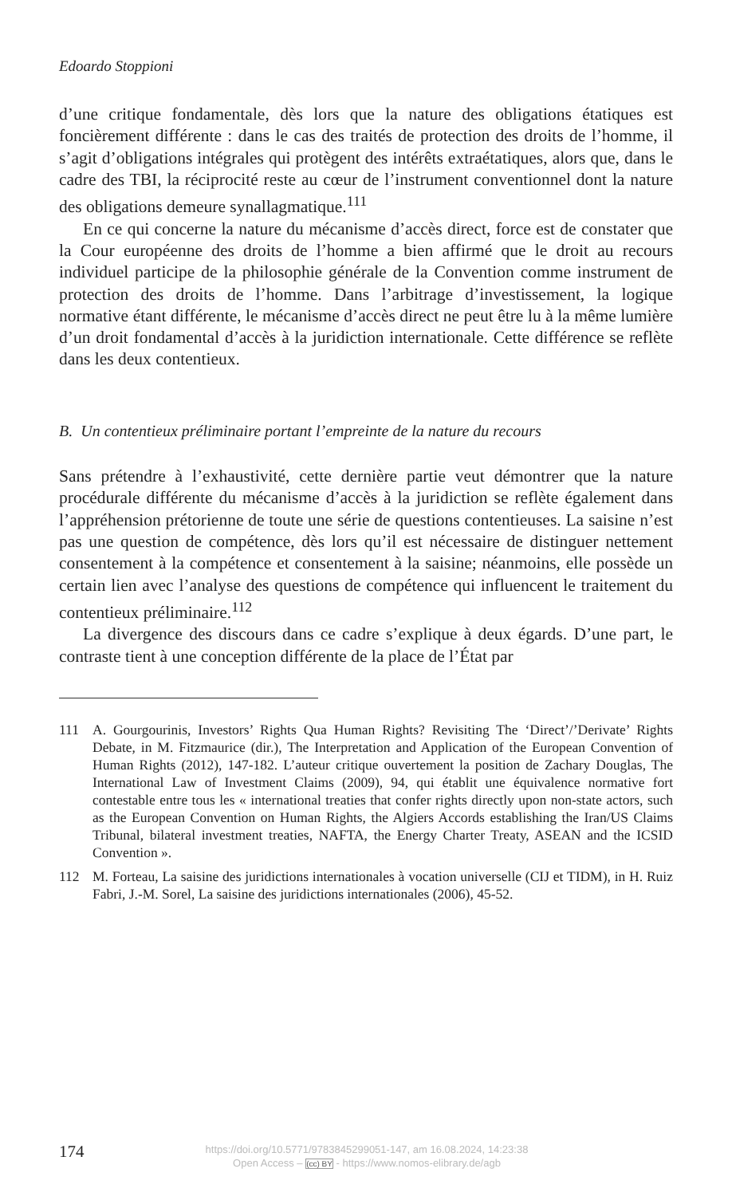Edoardo Stoppioni
d’une critique fondamentale, dès lors que la nature des obligations étatiques est foncièrement différente : dans le cas des traités de protection des droits de l’homme, il s’agit d’obligations intégrales qui protègent des intérêts extraétatiques, alors que, dans le cadre des TBI, la réciprocité reste au cœur de l’instrument conventionnel dont la nature des obligations demeure synallagmatique.<sup>111</sup>
En ce qui concerne la nature du mécanisme d’accès direct, force est de constater que la Cour européenne des droits de l’homme a bien affirmé que le droit au recours individuel participe de la philosophie générale de la Convention comme instrument de protection des droits de l’homme. Dans l’arbitrage d’investissement, la logique normative étant différente, le mécanisme d’accès direct ne peut être lu à la même lumière d’un droit fondamental d’accès à la juridiction internationale. Cette différence se reflète dans les deux contentieux.
B. Un contentieux préliminaire portant l’empreinte de la nature du recours
Sans prétendre à l’exhaustivité, cette dernière partie veut démontrer que la nature procédurale différente du mécanisme d’accès à la juridiction se reflète également dans l’appréhension prétorienne de toute une série de questions contentieuses. La saisine n’est pas une question de compétence, dès lors qu’il est nécessaire de distinguer nettement consentement à la compétence et consentement à la saisine; néanmoins, elle possède un certain lien avec l’analyse des questions de compétence qui influencent le traitement du contentieux préliminaire.<sup>112</sup>
La divergence des discours dans ce cadre s’explique à deux égards. D’une part, le contraste tient à une conception différente de la place de l’État par
111 A. Gourgourinis, Investors’ Rights Qua Human Rights? Revisiting The ‘Direct’/’Derivate’ Rights Debate, in M. Fitzmaurice (dir.), The Interpretation and Application of the European Convention of Human Rights (2012), 147-182. L’auteur critique ouvertement la position de Zachary Douglas, The International Law of Investment Claims (2009), 94, qui établit une équivalence normative fort contestable entre tous les « international treaties that confer rights directly upon non-state actors, such as the European Convention on Human Rights, the Algiers Accords establishing the Iran/US Claims Tribunal, bilateral investment treaties, NAFTA, the Energy Charter Treaty, ASEAN and the ICSID Convention ».
112 M. Forteau, La saisine des juridictions internationales à vocation universelle (CIJ et TIDM), in H. Ruiz Fabri, J.-M. Sorel, La saisine des juridictions internationales (2006), 45-52.
174
https://doi.org/10.5771/9783845299051-147, am 16.08.2024, 14:23:38
Open Access – (cc) BY - https://www.nomos-elibrary.de/agb